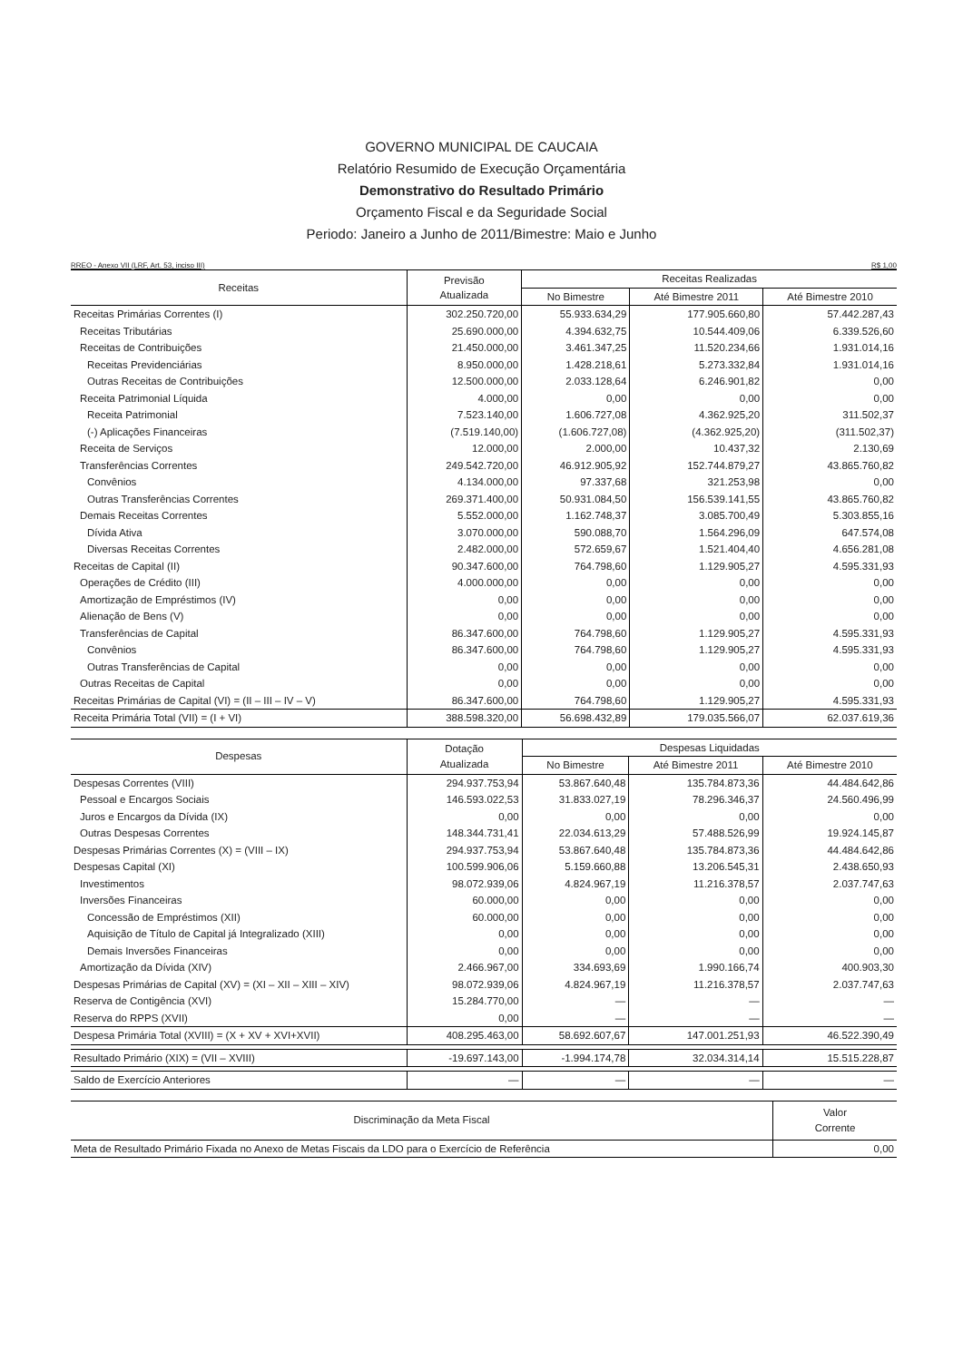GOVERNO MUNICIPAL DE CAUCAIA
Relatório Resumido de Execução Orçamentária
Demonstrativo do Resultado Primário
Orçamento Fiscal e da Seguridade Social
Periodo: Janeiro a Junho de 2011/Bimestre: Maio e Junho
RREO - Anexo VII (LRF, Art. 53, inciso III) R$ 1,00
| Receitas | Previsão Atualizada | Receitas Realizadas | | |
| --- | --- | --- | --- | --- |
| | | No Bimestre | Até Bimestre 2011 | Até Bimestre 2010 |
| Receitas Primárias Correntes (I) | 302.250.720,00 | 55.933.634,29 | 177.905.660,80 | 57.442.287,43 |
| Receitas Tributárias | 25.690.000,00 | 4.394.632,75 | 10.544.409,06 | 6.339.526,60 |
| Receitas de Contribuições | 21.450.000,00 | 3.461.347,25 | 11.520.234,66 | 1.931.014,16 |
| Receitas Previdenciárias | 8.950.000,00 | 1.428.218,61 | 5.273.332,84 | 1.931.014,16 |
| Outras Receitas de Contribuições | 12.500.000,00 | 2.033.128,64 | 6.246.901,82 | 0,00 |
| Receita Patrimonial Líquida | 4.000,00 | 0,00 | 0,00 | 0,00 |
| Receita Patrimonial | 7.523.140,00 | 1.606.727,08 | 4.362.925,20 | 311.502,37 |
| (-) Aplicações Financeiras | (7.519.140,00) | (1.606.727,08) | (4.362.925,20) | (311.502,37) |
| Receita de Serviços | 12.000,00 | 2.000,00 | 10.437,32 | 2.130,69 |
| Transferências Correntes | 249.542.720,00 | 46.912.905,92 | 152.744.879,27 | 43.865.760,82 |
| Convênios | 4.134.000,00 | 97.337,68 | 321.253,98 | 0,00 |
| Outras Transferências Correntes | 269.371.400,00 | 50.931.084,50 | 156.539.141,55 | 43.865.760,82 |
| Demais Receitas Correntes | 5.552.000,00 | 1.162.748,37 | 3.085.700,49 | 5.303.855,16 |
| Dívida Ativa | 3.070.000,00 | 590.088,70 | 1.564.296,09 | 647.574,08 |
| Diversas Receitas Correntes | 2.482.000,00 | 572.659,67 | 1.521.404,40 | 4.656.281,08 |
| Receitas de Capital (II) | 90.347.600,00 | 764.798,60 | 1.129.905,27 | 4.595.331,93 |
| Operações de Crédito (III) | 4.000.000,00 | 0,00 | 0,00 | 0,00 |
| Amortização de Empréstimos (IV) | 0,00 | 0,00 | 0,00 | 0,00 |
| Alienação de Bens (V) | 0,00 | 0,00 | 0,00 | 0,00 |
| Transferências de Capital | 86.347.600,00 | 764.798,60 | 1.129.905,27 | 4.595.331,93 |
| Convênios | 86.347.600,00 | 764.798,60 | 1.129.905,27 | 4.595.331,93 |
| Outras Transferências de Capital | 0,00 | 0,00 | 0,00 | 0,00 |
| Outras Receitas de Capital | 0,00 | 0,00 | 0,00 | 0,00 |
| Receitas Primárias de Capital (VI) = (II – III – IV – V) | 86.347.600,00 | 764.798,60 | 1.129.905,27 | 4.595.331,93 |
| Receita Primária Total (VII) = (I + VI) | 388.598.320,00 | 56.698.432,89 | 179.035.566,07 | 62.037.619,36 |
| Despesas | Dotação Atualizada | Despesas Liquidadas | | |
| --- | --- | --- | --- | --- |
| | | No Bimestre | Até Bimestre 2011 | Até Bimestre 2010 |
| Despesas Correntes (VIII) | 294.937.753,94 | 53.867.640,48 | 135.784.873,36 | 44.484.642,86 |
| Pessoal e Encargos Sociais | 146.593.022,53 | 31.833.027,19 | 78.296.346,37 | 24.560.496,99 |
| Juros e Encargos da Dívida (IX) | 0,00 | 0,00 | 0,00 | 0,00 |
| Outras Despesas Correntes | 148.344.731,41 | 22.034.613,29 | 57.488.526,99 | 19.924.145,87 |
| Despesas Primárias Correntes (X) = (VIII – IX) | 294.937.753,94 | 53.867.640,48 | 135.784.873,36 | 44.484.642,86 |
| Despesas Capital (XI) | 100.599.906,06 | 5.159.660,88 | 13.206.545,31 | 2.438.650,93 |
| Investimentos | 98.072.939,06 | 4.824.967,19 | 11.216.378,57 | 2.037.747,63 |
| Inversões Financeiras | 60.000,00 | 0,00 | 0,00 | 0,00 |
| Concessão de Empréstimos (XII) | 60.000,00 | 0,00 | 0,00 | 0,00 |
| Aquisição de Título de Capital já Integralizado (XIII) | 0,00 | 0,00 | 0,00 | 0,00 |
| Demais Inversões Financeiras | 0,00 | 0,00 | 0,00 | 0,00 |
| Amortização da Dívida (XIV) | 2.466.967,00 | 334.693,69 | 1.990.166,74 | 400.903,30 |
| Despesas Primárias de Capital (XV) = (XI – XII – XIII – XIV) | 98.072.939,06 | 4.824.967,19 | 11.216.378,57 | 2.037.747,63 |
| Reserva de Contigência (XVI) | 15.284.770,00 | — | — | — |
| Reserva do RPPS (XVII) | 0,00 | — | — | — |
| Despesa Primária Total (XVIII) = (X + XV + XVI+XVII) | 408.295.463,00 | 58.692.607,67 | 147.001.251,93 | 46.522.390,49 |
| Resultado Primário (XIX) = (VII – XVIII) | -19.697.143,00 | -1.994.174,78 | 32.034.314,14 | 15.515.228,87 |
| Saldo de Exercício Anteriores | — | — | — | — |
| Discriminação da Meta Fiscal | Valor Corrente |
| --- | --- |
| Meta de Resultado Primário Fixada no Anexo de Metas Fiscais da LDO para o Exercício de Referência | 0,00 |